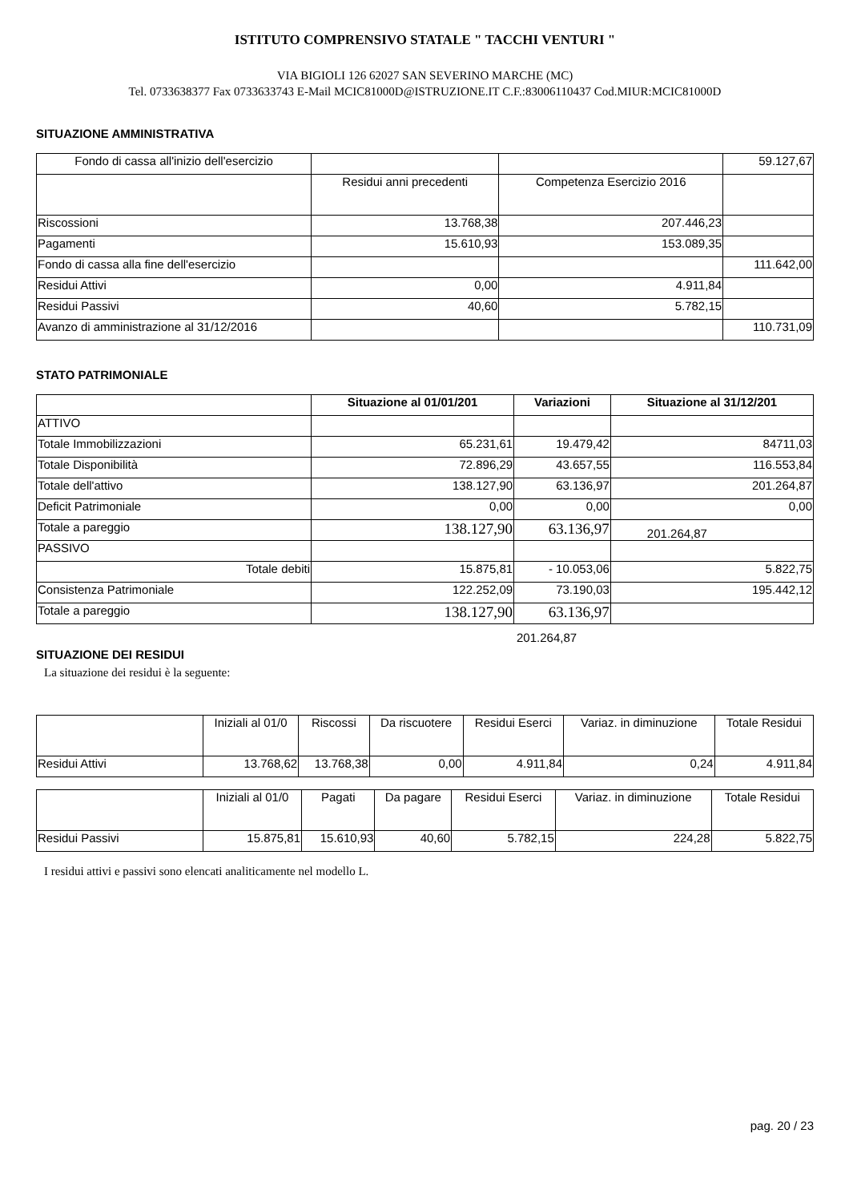ISTITUTO COMPRENSIVO STATALE " TACCHI VENTURI "
VIA BIGIOLI 126 62027 SAN SEVERINO MARCHE (MC)
Tel. 0733638377 Fax 0733633743 E-Mail MCIC81000D@ISTRUZIONE.IT C.F.:83006110437 Cod.MIUR:MCIC81000D
SITUAZIONE AMMINISTRATIVA
| Fondo di cassa all'inizio dell'esercizio | | | 59.127,67 |
| | Residui anni precedenti | Competenza Esercizio 2016 | |
| Riscossioni | 13.768,38 | 207.446,23 | |
| Pagamenti | 15.610,93 | 153.089,35 | |
| Fondo di cassa alla fine dell'esercizio | | | 111.642,00 |
| Residui Attivi | 0,00 | 4.911,84 | |
| Residui Passivi | 40,60 | 5.782,15 | |
| Avanzo di amministrazione al 31/12/2016 | | | 110.731,09 |
STATO PATRIMONIALE
| | Situazione al 01/01/201 | Variazioni | Situazione al 31/12/201 |
| ATTIVO | | | |
| Totale Immobilizzazioni | 65.231,61 | 19.479,42 | 84711,03 |
| Totale Disponibilità | 72.896,29 | 43.657,55 | 116.553,84 |
| Totale dell'attivo | 138.127,90 | 63.136,97 | 201.264,87 |
| Deficit Patrimoniale | 0,00 | 0,00 | 0,00 |
| Totale a pareggio | 138.127,90 | 63.136,97 | 201.264,87 |
| PASSIVO | | | |
| Totale debiti | 15.875,81 | - 10.053,06 | 5.822,75 |
| Consistenza Patrimoniale | 122.252,09 | 73.190,03 | 195.442,12 |
| Totale a pareggio | 138.127,90 | 63.136,97 | |
201.264,87
SITUAZIONE DEI RESIDUI
La situazione dei residui è la seguente:
| | Iniziali al 01/0 | Riscossi | Da riscuotere | Residui Eserci | Variaz. in diminuzione | Totale Residui |
| Residui Attivi | 13.768,62 | 13.768,38 | 0,00 | 4.911,84 | 0,24 | 4.911,84 |
| | Iniziali al 01/0 | Pagati | Da pagare | Residui Eserci | Variaz. in diminuzione | Totale Residui |
| Residui Passivi | 15.875,81 | 15.610,93 | 40,60 | 5.782,15 | 224,28 | 5.822,75 |
I residui attivi e passivi sono elencati analiticamente nel modello L.
pag. 20 / 23